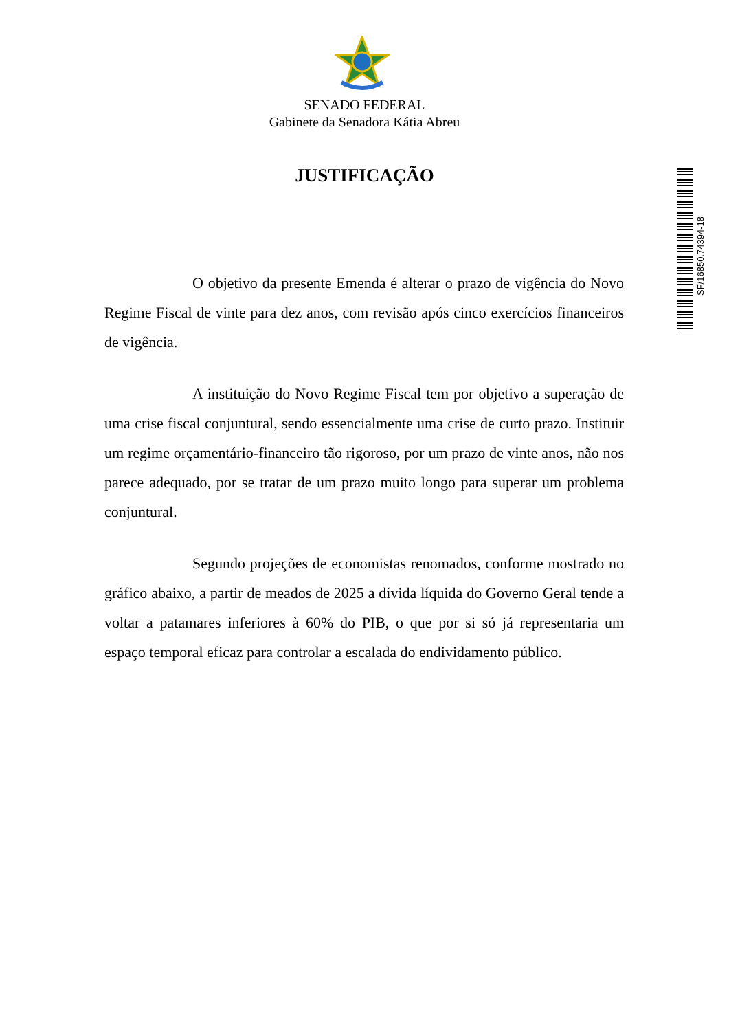SENADO FEDERAL
Gabinete da Senadora Kátia Abreu
JUSTIFICAÇÃO
SF/16850.74394-18
O objetivo da presente Emenda é alterar o prazo de vigência do Novo Regime Fiscal de vinte para dez anos, com revisão após cinco exercícios financeiros de vigência.
A instituição do Novo Regime Fiscal tem por objetivo a superação de uma crise fiscal conjuntural, sendo essencialmente uma crise de curto prazo. Instituir um regime orçamentário-financeiro tão rigoroso, por um prazo de vinte anos, não nos parece adequado, por se tratar de um prazo muito longo para superar um problema conjuntural.
Segundo projeções de economistas renomados, conforme mostrado no gráfico abaixo, a partir de meados de 2025 a dívida líquida do Governo Geral tende a voltar a patamares inferiores à 60% do PIB, o que por si só já representaria um espaço temporal eficaz para controlar a escalada do endividamento público.